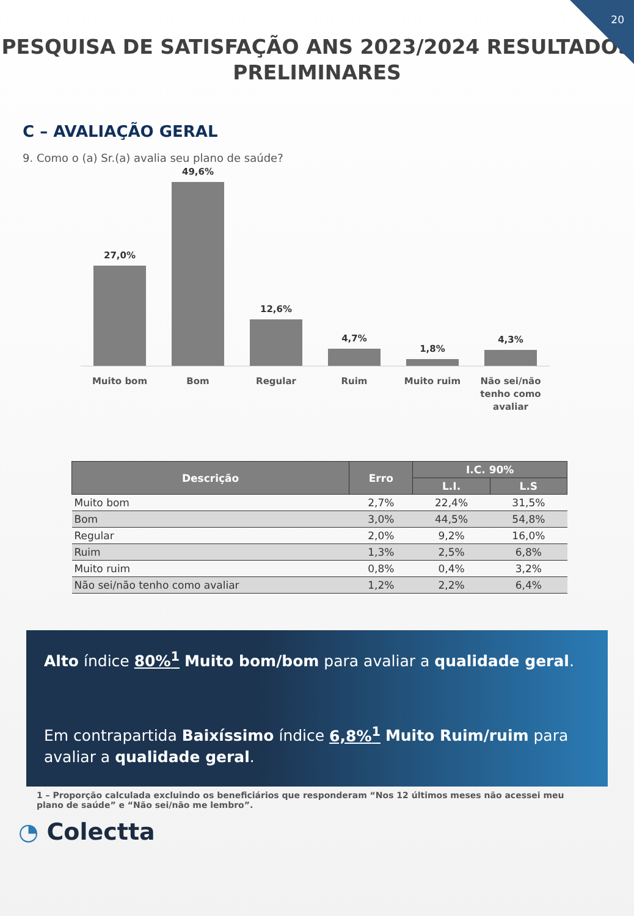20
PESQUISA DE SATISFAÇÃO ANS 2023/2024 RESULTADOS PRELIMINARES
C – AVALIAÇÃO GERAL
9. Como o (a) Sr.(a) avalia seu plano de saúde?
27,0%
49,6%
12,6%
4,7%
1,8%
4,3%
Muito bom Bom Regular Ruim Muito ruim Não sei/não tenho como avaliar
| Descrição | Erro | I.C. 90% | |
| --- | --- | --- | --- |
| | | L.I. | L.S |
| Muito bom | 2,7% | 22,4% | 31,5% |
| Bom | 3,0% | 44,5% | 54,8% |
| Regular | 2,0% | 9,2% | 16,0% |
| Ruim | 1,3% | 2,5% | 6,8% |
| Muito ruim | 0,8% | 0,4% | 3,2% |
| Não sei/não tenho como avaliar | 1,2% | 2,2% | 6,4% |
Alto índice 80%<sup>1</sup> Muito bom/bom para avaliar a qualidade geral.
Em contrapartida Baixíssimo índice 6,8%<sup>1</sup> Muito Ruim/ruim para avaliar a qualidade geral.
1 – Proporção calculada excluindo os beneficiários que responderam “Nos 12 últimos meses não acessei meu plano de saúde” e “Não sei/não me lembro”.
◔ Colectta